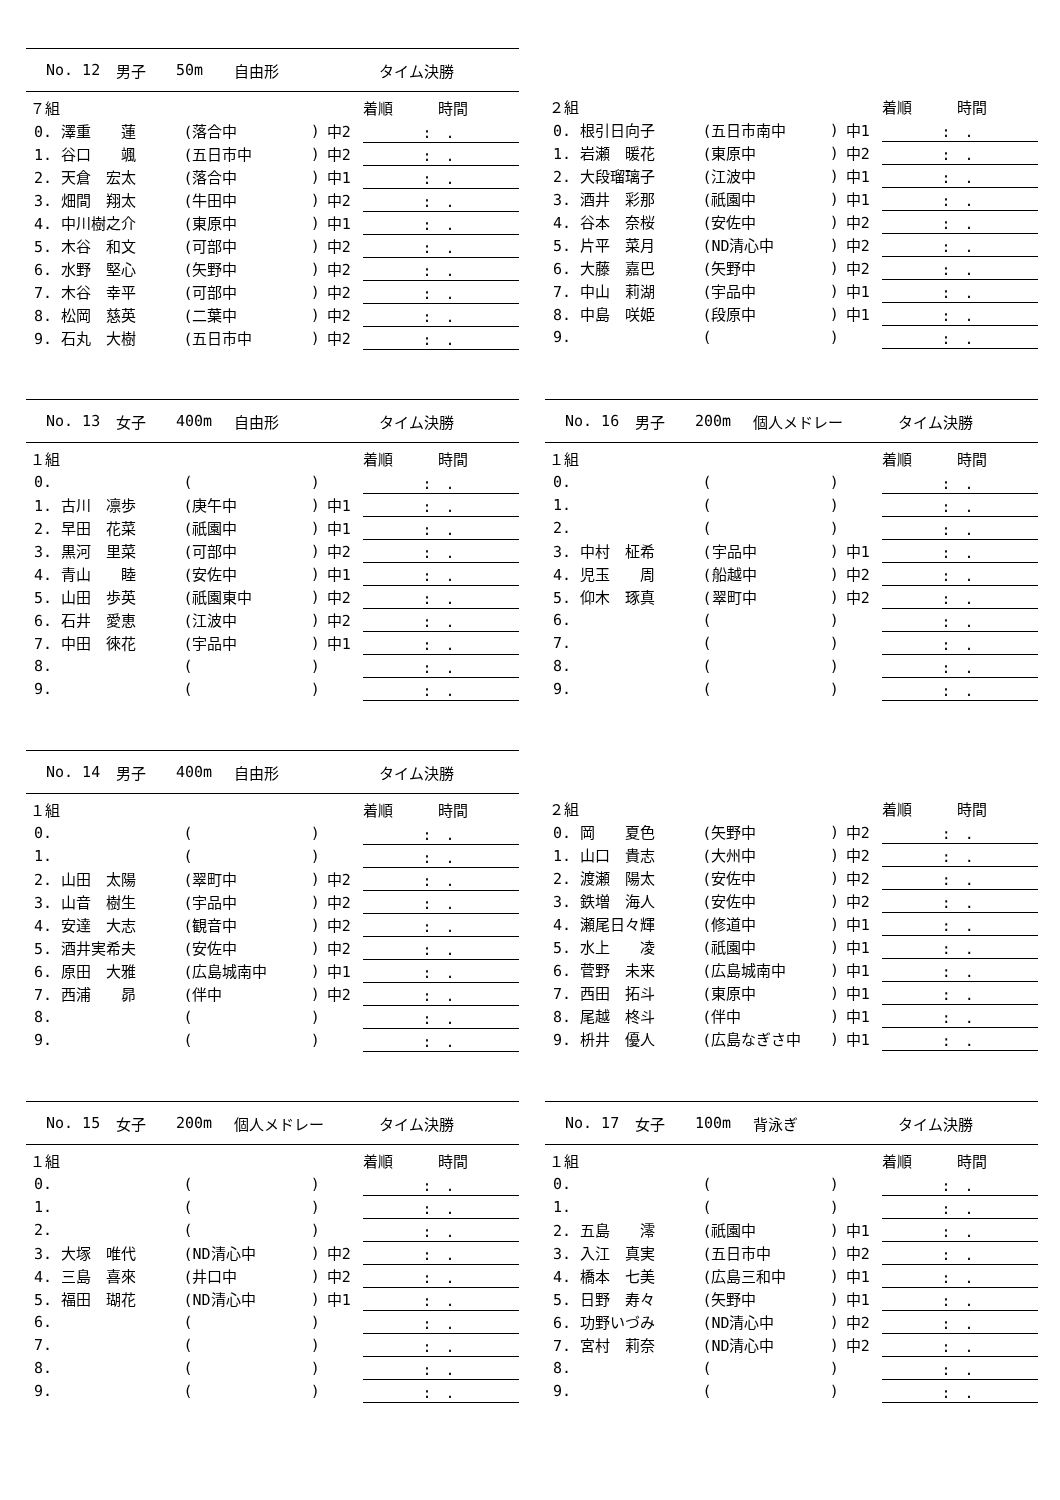No. 12 男子 50m 自由形 タイム決勝
| ７組 | | | | 着順 時間 |
| --- | --- | --- | --- | --- |
| 0. 澤重 蓮 | (落合中 | ) | 中2 | : . |
| 1. 谷口 颯 | (五日市中 | ) | 中2 | : . |
| 2. 天倉 宏太 | (落合中 | ) | 中1 | : . |
| 3. 畑間 翔太 | (牛田中 | ) | 中2 | : . |
| 4. 中川樹之介 | (東原中 | ) | 中1 | : . |
| 5. 木谷 和文 | (可部中 | ) | 中2 | : . |
| 6. 水野 堅心 | (矢野中 | ) | 中2 | : . |
| 7. 木谷 幸平 | (可部中 | ) | 中2 | : . |
| 8. 松岡 慈英 | (二葉中 | ) | 中2 | : . |
| 9. 石丸 大樹 | (五日市中 | ) | 中2 | : . |
| ２組 | | | | 着順 時間 |
| --- | --- | --- | --- | --- |
| 0. 根引日向子 | (五日市南中 | ) | 中1 | : . |
| 1. 岩瀬 暖花 | (東原中 | ) | 中2 | : . |
| 2. 大段瑠璃子 | (江波中 | ) | 中1 | : . |
| 3. 酒井 彩那 | (祇園中 | ) | 中1 | : . |
| 4. 谷本 奈桜 | (安佐中 | ) | 中2 | : . |
| 5. 片平 菜月 | (ND清心中 | ) | 中2 | : . |
| 6. 大藤 嘉巴 | (矢野中 | ) | 中2 | : . |
| 7. 中山 莉湖 | (宇品中 | ) | 中1 | : . |
| 8. 中島 咲姫 | (段原中 | ) | 中1 | : . |
| 9. | ( | ) | | : . |
No. 13 女子 400m 自由形 タイム決勝
| １組 | | | | 着順 時間 |
| --- | --- | --- | --- | --- |
| 0. | ( | ) | | : . |
| 1. 古川 凛歩 | (庚午中 | ) | 中1 | : . |
| 2. 早田 花菜 | (祇園中 | ) | 中1 | : . |
| 3. 黒河 里菜 | (可部中 | ) | 中2 | : . |
| 4. 青山 睦 | (安佐中 | ) | 中1 | : . |
| 5. 山田 歩英 | (祇園東中 | ) | 中2 | : . |
| 6. 石井 愛恵 | (江波中 | ) | 中2 | : . |
| 7. 中田 徠花 | (宇品中 | ) | 中1 | : . |
| 8. | ( | ) | | : . |
| 9. | ( | ) | | : . |
No. 16 男子 200m 個人メドレー タイム決勝
| １組 | | | | 着順 時間 |
| --- | --- | --- | --- | --- |
| 0. | ( | ) | | : . |
| 1. | ( | ) | | : . |
| 2. | ( | ) | | : . |
| 3. 中村 柾希 | (宇品中 | ) | 中1 | : . |
| 4. 児玉 周 | (船越中 | ) | 中2 | : . |
| 5. 仰木 琢真 | (翠町中 | ) | 中2 | : . |
| 6. | ( | ) | | : . |
| 7. | ( | ) | | : . |
| 8. | ( | ) | | : . |
| 9. | ( | ) | | : . |
No. 14 男子 400m 自由形 タイム決勝
| １組 | | | | 着順 時間 |
| --- | --- | --- | --- | --- |
| 0. | ( | ) | | : . |
| 1. | ( | ) | | : . |
| 2. 山田 太陽 | (翠町中 | ) | 中2 | : . |
| 3. 山音 樹生 | (宇品中 | ) | 中2 | : . |
| 4. 安達 大志 | (観音中 | ) | 中2 | : . |
| 5. 酒井実希夫 | (安佐中 | ) | 中2 | : . |
| 6. 原田 大雅 | (広島城南中 | ) | 中1 | : . |
| 7. 西浦 昴 | (伴中 | ) | 中2 | : . |
| 8. | ( | ) | | : . |
| 9. | ( | ) | | : . |
| ２組 | | | | 着順 時間 |
| --- | --- | --- | --- | --- |
| 0. 岡 夏色 | (矢野中 | ) | 中2 | : . |
| 1. 山口 貴志 | (大州中 | ) | 中2 | : . |
| 2. 渡瀬 陽太 | (安佐中 | ) | 中2 | : . |
| 3. 鉄増 海人 | (安佐中 | ) | 中2 | : . |
| 4. 瀬尾日々輝 | (修道中 | ) | 中1 | : . |
| 5. 水上 凌 | (祇園中 | ) | 中1 | : . |
| 6. 菅野 未来 | (広島城南中 | ) | 中1 | : . |
| 7. 西田 拓斗 | (東原中 | ) | 中1 | : . |
| 8. 尾越 柊斗 | (伴中 | ) | 中1 | : . |
| 9. 枡井 優人 | (広島なぎさ中 | ) | 中1 | : . |
No. 15 女子 200m 個人メドレー タイム決勝
| １組 | | | | 着順 時間 |
| --- | --- | --- | --- | --- |
| 0. | ( | ) | | : . |
| 1. | ( | ) | | : . |
| 2. | ( | ) | | : . |
| 3. 大塚 唯代 | (ND清心中 | ) | 中2 | : . |
| 4. 三島 喜來 | (井口中 | ) | 中2 | : . |
| 5. 福田 瑚花 | (ND清心中 | ) | 中1 | : . |
| 6. | ( | ) | | : . |
| 7. | ( | ) | | : . |
| 8. | ( | ) | | : . |
| 9. | ( | ) | | : . |
No. 17 女子 100m 背泳ぎ タイム決勝
| １組 | | | | 着順 時間 |
| --- | --- | --- | --- | --- |
| 0. | ( | ) | | : . |
| 1. | ( | ) | | : . |
| 2. 五島 澪 | (祇園中 | ) | 中1 | : . |
| 3. 入江 真実 | (五日市中 | ) | 中2 | : . |
| 4. 橋本 七美 | (広島三和中 | ) | 中1 | : . |
| 5. 日野 寿々 | (矢野中 | ) | 中1 | : . |
| 6. 功野いづみ | (ND清心中 | ) | 中2 | : . |
| 7. 宮村 莉奈 | (ND清心中 | ) | 中2 | : . |
| 8. | ( | ) | | : . |
| 9. | ( | ) | | : . |